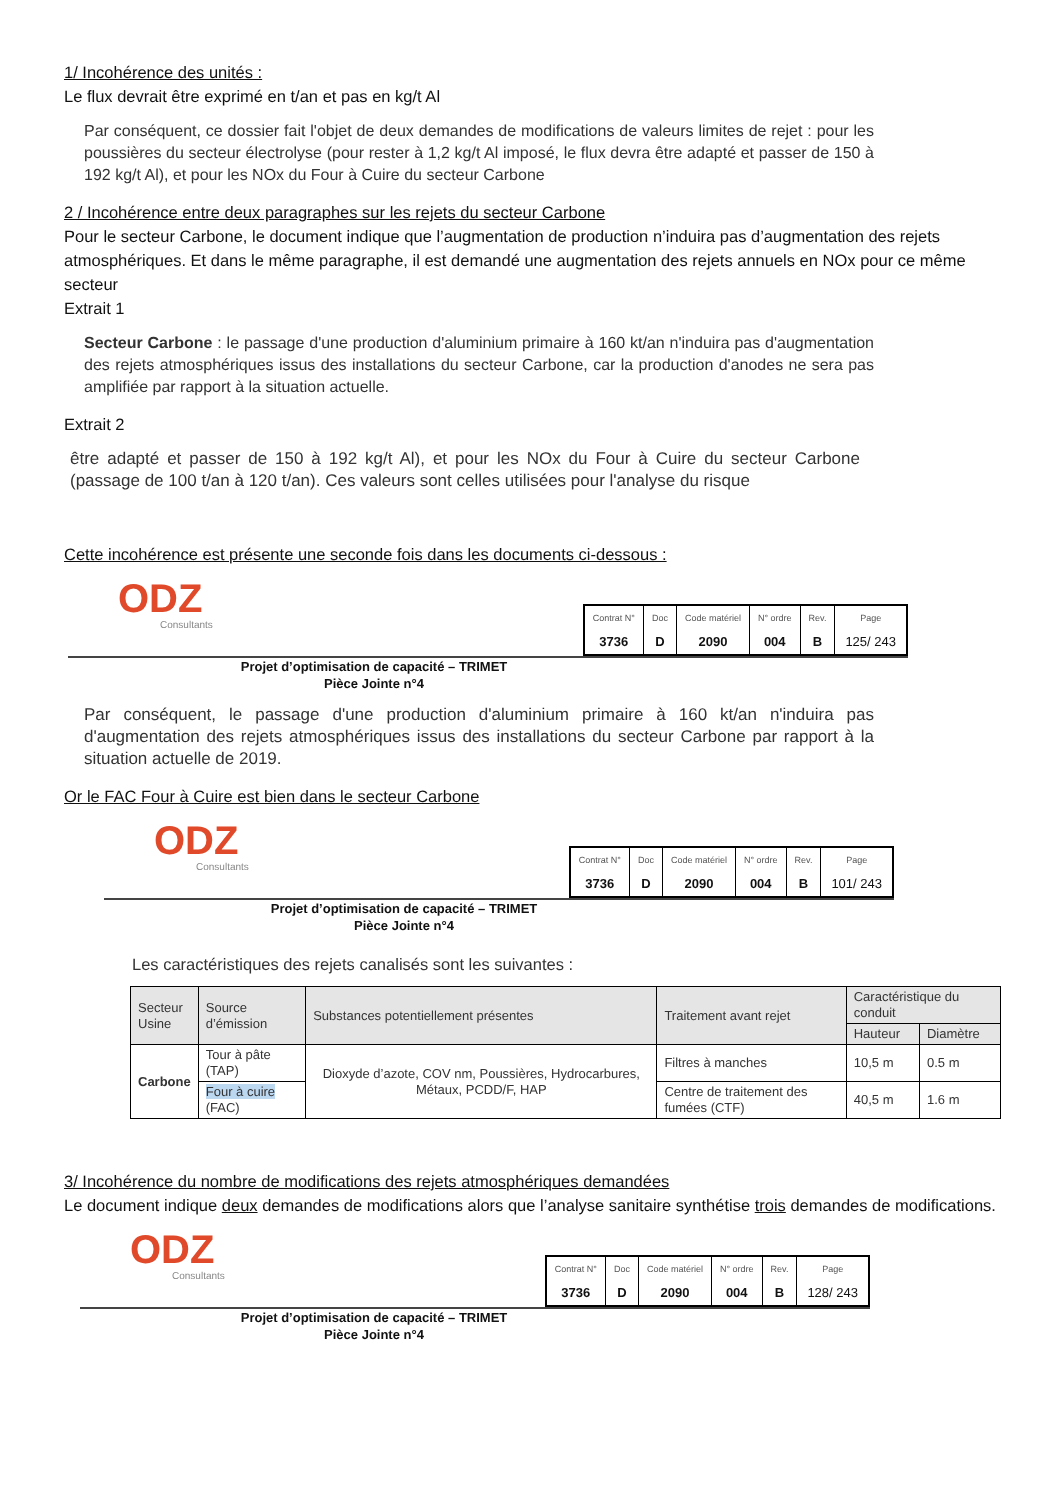1/ Incohérence des unités :
Le flux devrait être exprimé en t/an et pas en kg/t Al
Par conséquent, ce dossier fait l'objet de deux demandes de modifications de valeurs limites de rejet : pour les poussières du secteur électrolyse (pour rester à 1,2 kg/t Al imposé, le flux devra être adapté et passer de 150 à 192 kg/t Al), et pour les NOx du Four à Cuire du secteur Carbone
2 / Incohérence entre deux paragraphes sur les rejets du secteur Carbone
Pour le secteur Carbone, le document indique que l’augmentation de production n’induira pas d’augmentation des rejets atmosphériques. Et dans le même paragraphe, il est demandé une augmentation des rejets annuels en NOx pour ce même secteur
Extrait 1
Secteur Carbone : le passage d'une production d'aluminium primaire à 160 kt/an n'induira pas d'augmentation des rejets atmosphériques issus des installations du secteur Carbone, car la production d'anodes ne sera pas amplifiée par rapport à la situation actuelle.
Extrait 2
être adapté et passer de 150 à 192 kg/t Al), et pour les NOx du Four à Cuire du secteur Carbone (passage de 100 t/an à 120 t/an). Ces valeurs sont celles utilisées pour l'analyse du risque
Cette incohérence est présente une seconde fois dans les documents ci-dessous :
ODZ
Consultants
| Contrat N° | Doc | Code matériel | N° ordre | Rev. | Page |
| --- | --- | --- | --- | --- | --- |
| 3736 | D | 2090 | 004 | B | 125/ 243 |
Projet d’optimisation de capacité – TRIMET
Pièce Jointe n°4
Par conséquent, le passage d'une production d'aluminium primaire à 160 kt/an n'induira pas d'augmentation des rejets atmosphériques issus des installations du secteur Carbone par rapport à la situation actuelle de 2019.
Or le FAC Four à Cuire est bien dans le secteur Carbone
ODZ
Consultants
| Contrat N° | Doc | Code matériel | N° ordre | Rev. | Page |
| --- | --- | --- | --- | --- | --- |
| 3736 | D | 2090 | 004 | B | 101/ 243 |
Projet d’optimisation de capacité – TRIMET
Pièce Jointe n°4
Les caractéristiques des rejets canalisés sont les suivantes :
| Secteur Usine | Source d’émission | Substances potentiellement présentes | Traitement avant rejet | Caractéristique du conduit | |
| --- | --- | --- | --- | --- | --- |
| | | | | Hauteur | Diamètre |
| Carbone | Tour à pâte (TAP) | Dioxyde d’azote, COV nm, Poussières, Hydrocarbures, Métaux, PCDD/F, HAP | Filtres à manches | 10,5 m | 0.5 m |
| | Four à cuire (FAC) | | Centre de traitement des fumées (CTF) | 40,5 m | 1.6 m |
3/ Incohérence du nombre de modifications des rejets atmosphériques demandées
Le document indique deux demandes de modifications alors que l’analyse sanitaire synthétise trois demandes de modifications.
ODZ
Consultants
| Contrat N° | Doc | Code matériel | N° ordre | Rev. | Page |
| --- | --- | --- | --- | --- | --- |
| 3736 | D | 2090 | 004 | B | 128/ 243 |
Projet d’optimisation de capacité – TRIMET
Pièce Jointe n°4